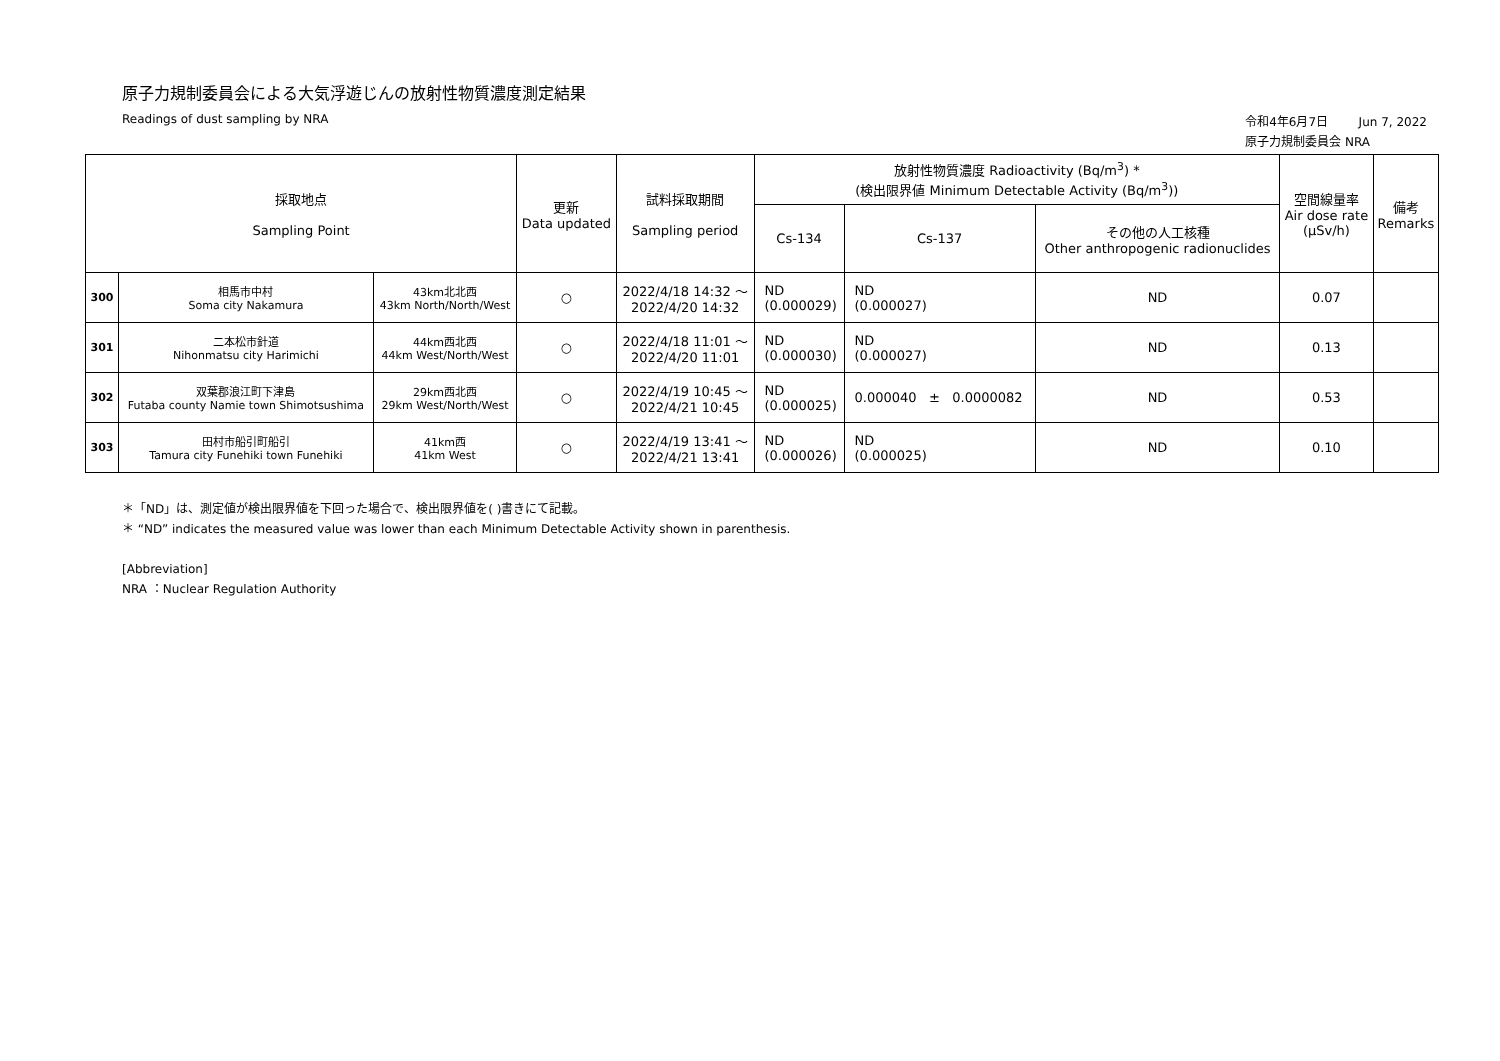原子力規制委員会による大気浮遊じんの放射性物質濃度測定結果
Readings of dust sampling by NRA
令和4年6月7日 Jun 7, 2022
原子力規制委員会 NRA
| 採取地点 Sampling Point | | | 更新 Data updated | 試料採取期間 Sampling period | 放射性物質濃度 Radioactivity (Bq/m<sup>3</sup>) * (検出限界値 Minimum Detectable Activity (Bq/m<sup>3</sup>)) | | | 空間線量率 Air dose rate (μSv/h) | 備考 Remarks |
| --- | --- | --- | --- | --- | --- | --- | --- | --- | --- |
| | | | | | Cs-134 | Cs-137 | その他の人工核種 Other anthropogenic radionuclides | | |
| 300 | 相馬市中村 Soma city Nakamura | 43km北北西 43km North/North/West | ○ | 2022/4/18 14:32 ～ 2022/4/20 14:32 | ND (0.000029) | ND (0.000027) | ND | 0.07 | |
| 301 | 二本松市針道 Nihonmatsu city Harimichi | 44km西北西 44km West/North/West | ○ | 2022/4/18 11:01 ～ 2022/4/20 11:01 | ND (0.000030) | ND (0.000027) | ND | 0.13 | |
| 302 | 双葉郡浪江町下津島 Futaba county Namie town Shimotsushima | 29km西北西 29km West/North/West | ○ | 2022/4/19 10:45 ～ 2022/4/21 10:45 | ND (0.000025) | 0.000040 ± 0.0000082 | ND | 0.53 | |
| 303 | 田村市船引町船引 Tamura city Funehiki town Funehiki | 41km西 41km West | ○ | 2022/4/19 13:41 ～ 2022/4/21 13:41 | ND (0.000026) | ND (0.000025) | ND | 0.10 | |
＊「ND」は、測定値が検出限界値を下回った場合で、検出限界値を( )書きにて記載。
＊ “ND” indicates the measured value was lower than each Minimum Detectable Activity shown in parenthesis.
[Abbreviation]
NRA ：Nuclear Regulation Authority